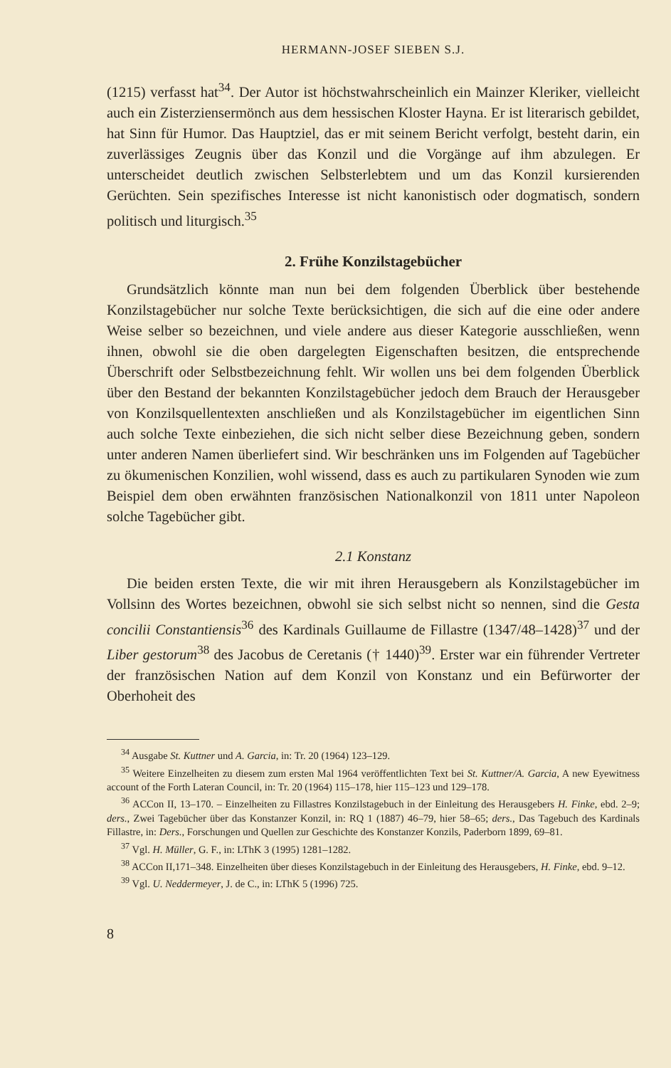HERMANN-JOSEF SIEBEN S.J.
(1215) verfasst hat<sup>34</sup>. Der Autor ist höchstwahrscheinlich ein Mainzer Kleriker, vielleicht auch ein Zisterziensermönch aus dem hessischen Kloster Hayna. Er ist literarisch gebildet, hat Sinn für Humor. Das Hauptziel, das er mit seinem Bericht verfolgt, besteht darin, ein zuverlässiges Zeugnis über das Konzil und die Vorgänge auf ihm abzulegen. Er unterscheidet deutlich zwischen Selbsterlebtem und um das Konzil kursierenden Gerüchten. Sein spezifisches Interesse ist nicht kanonistisch oder dogmatisch, sondern politisch und liturgisch.<sup>35</sup>
2. Frühe Konzilstagebücher
Grundsätzlich könnte man nun bei dem folgenden Überblick über bestehende Konzilstagebücher nur solche Texte berücksichtigen, die sich auf die eine oder andere Weise selber so bezeichnen, und viele andere aus dieser Kategorie ausschließen, wenn ihnen, obwohl sie die oben dargelegten Eigenschaften besitzen, die entsprechende Überschrift oder Selbstbezeichnung fehlt. Wir wollen uns bei dem folgenden Überblick über den Bestand der bekannten Konzilstagebücher jedoch dem Brauch der Herausgeber von Konzilsquellentexten anschließen und als Konzilstagebücher im eigentlichen Sinn auch solche Texte einbeziehen, die sich nicht selber diese Bezeichnung geben, sondern unter anderen Namen überliefert sind. Wir beschränken uns im Folgenden auf Tagebücher zu ökumenischen Konzilien, wohl wissend, dass es auch zu partikularen Synoden wie zum Beispiel dem oben erwähnten französischen Nationalkonzil von 1811 unter Napoleon solche Tagebücher gibt.
2.1 Konstanz
Die beiden ersten Texte, die wir mit ihren Herausgebern als Konzilstagebücher im Vollsinn des Wortes bezeichnen, obwohl sie sich selbst nicht so nennen, sind die Gesta concilii Constantiensis<sup>36</sup> des Kardinals Guillaume de Fillastre (1347/48–1428)<sup>37</sup> und der Liber gestorum<sup>38</sup> des Jacobus de Ceretanis († 1440)<sup>39</sup>. Erster war ein führender Vertreter der französischen Nation auf dem Konzil von Konstanz und ein Befürworter der Oberhoheit des
<sup>34</sup> Ausgabe St. Kuttner und A. Garcia, in: Tr. 20 (1964) 123–129.
<sup>35</sup> Weitere Einzelheiten zu diesem zum ersten Mal 1964 veröffentlichten Text bei St. Kuttner/A. Garcia, A new Eyewitness account of the Forth Lateran Council, in: Tr. 20 (1964) 115–178, hier 115–123 und 129–178.
<sup>36</sup> ACCon II, 13–170. – Einzelheiten zu Fillastres Konzilstagebuch in der Einleitung des Herausgebers H. Finke, ebd. 2–9; ders., Zwei Tagebücher über das Konstanzer Konzil, in: RQ 1 (1887) 46–79, hier 58–65; ders., Das Tagebuch des Kardinals Fillastre, in: Ders., Forschungen und Quellen zur Geschichte des Konstanzer Konzils, Paderborn 1899, 69–81.
<sup>37</sup> Vgl. H. Müller, G. F., in: LThK 3 (1995) 1281–1282.
<sup>38</sup> ACCon II,171–348. Einzelheiten über dieses Konzilstagebuch in der Einleitung des Herausgebers, H. Finke, ebd. 9–12.
<sup>39</sup> Vgl. U. Neddermeyer, J. de C., in: LThK 5 (1996) 725.
8